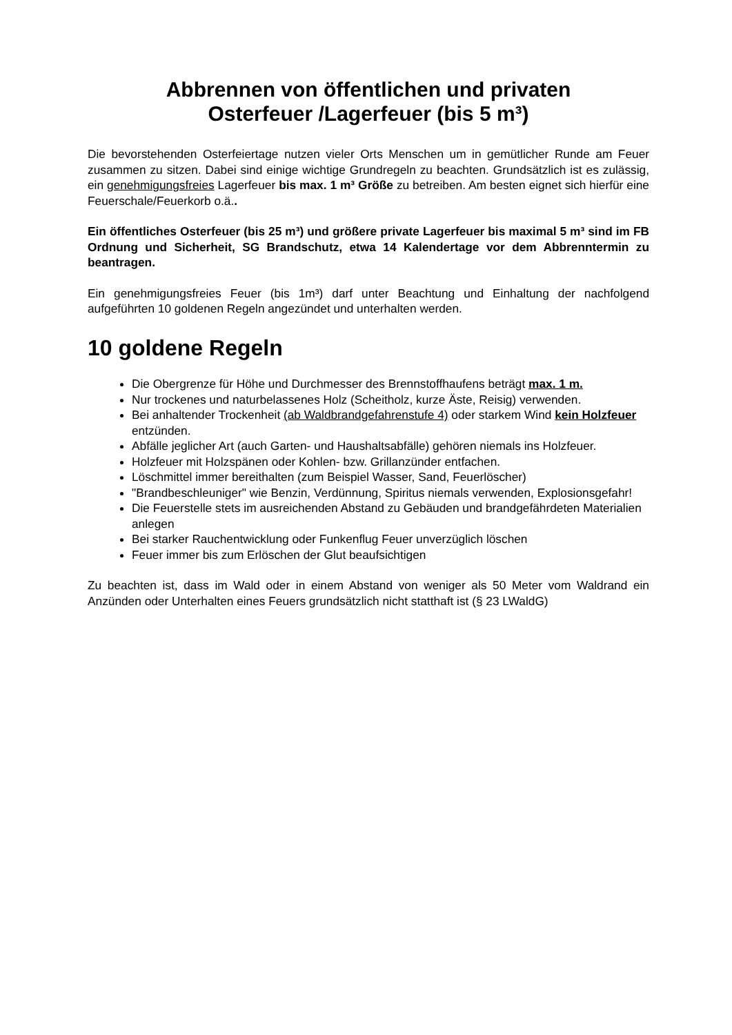Abbrennen von öffentlichen und privaten
Osterfeuer /Lagerfeuer (bis 5 m³)
Die bevorstehenden Osterfeiertage nutzen vieler Orts Menschen um in gemütlicher Runde am Feuer zusammen zu sitzen. Dabei sind einige wichtige Grundregeln zu beachten. Grundsätzlich ist es zulässig, ein genehmigungsfreies Lagerfeuer bis max. 1 m³ Größe zu betreiben. Am besten eignet sich hierfür eine Feuerschale/Feuerkorb o.ä..
Ein öffentliches Osterfeuer (bis 25 m³) und größere private Lagerfeuer bis maximal 5 m³ sind im FB Ordnung und Sicherheit, SG Brandschutz, etwa 14 Kalendertage vor dem Abbrenntermin zu beantragen.
Ein genehmigungsfreies Feuer (bis 1m³) darf unter Beachtung und Einhaltung der nachfolgend aufgeführten 10 goldenen Regeln angezündet und unterhalten werden.
10 goldene Regeln
Die Obergrenze für Höhe und Durchmesser des Brennstoffhaufens beträgt max. 1 m.
Nur trockenes und naturbelassenes Holz (Scheitholz, kurze Äste, Reisig) verwenden.
Bei anhaltender Trockenheit (ab Waldbrandgefahrenstufe 4) oder starkem Wind kein Holzfeuer entzünden.
Abfälle jeglicher Art (auch Garten- und Haushaltsabfälle) gehören niemals ins Holzfeuer.
Holzfeuer mit Holzspänen oder Kohlen- bzw. Grillanzünder entfachen.
Löschmittel immer bereithalten (zum Beispiel Wasser, Sand, Feuerlöscher)
"Brandbeschleuniger" wie Benzin, Verdünnung, Spiritus niemals verwenden, Explosionsgefahr!
Die Feuerstelle stets im ausreichenden Abstand zu Gebäuden und brandgefährdeten Materialien anlegen
Bei starker Rauchentwicklung oder Funkenflug Feuer unverzüglich löschen
Feuer immer bis zum Erlöschen der Glut beaufsichtigen
Zu beachten ist, dass im Wald oder in einem Abstand von weniger als 50 Meter vom Waldrand ein Anzünden oder Unterhalten eines Feuers grundsätzlich nicht statthaft ist (§ 23 LWaldG)